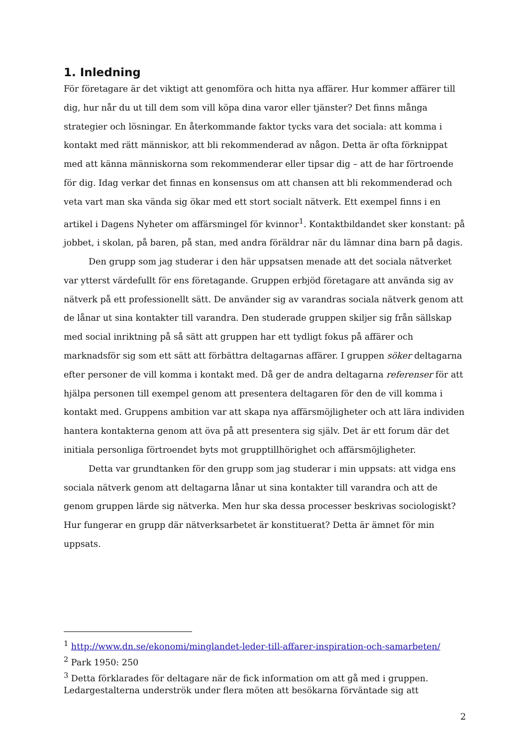1. Inledning
För företagare är det viktigt att genomföra och hitta nya affärer. Hur kommer affärer till dig, hur når du ut till dem som vill köpa dina varor eller tjänster? Det finns många strategier och lösningar. En återkommande faktor tycks vara det sociala: att komma i kontakt med rätt människor, att bli rekommenderad av någon. Detta är ofta förknippat med att känna människorna som rekommenderar eller tipsar dig – att de har förtroende för dig. Idag verkar det finnas en konsensus om att chansen att bli rekommenderad och veta vart man ska vända sig ökar med ett stort socialt nätverk. Ett exempel finns i en artikel i Dagens Nyheter om affärsmingel för kvinnor<sup>1</sup>. Kontaktbildandet sker konstant: på jobbet, i skolan, på baren, på stan, med andra föräldrar när du lämnar dina barn på dagis.
Den grupp som jag studerar i den här uppsatsen menade att det sociala nätverket var ytterst värdefullt för ens företagande. Gruppen erbjöd företagare att använda sig av nätverk på ett professionellt sätt. De använder sig av varandras sociala nätverk genom att de lånar ut sina kontakter till varandra. Den studerade gruppen skiljer sig från sällskap med social inriktning på så sätt att gruppen har ett tydligt fokus på affärer och marknadsför sig som ett sätt att förbättra deltagarnas affärer. I gruppen söker deltagarna efter personer de vill komma i kontakt med. Då ger de andra deltagarna referenser för att hjälpa personen till exempel genom att presentera deltagaren för den de vill komma i kontakt med. Gruppens ambition var att skapa nya affärsmöjligheter och att lära individen hantera kontakterna genom att öva på att presentera sig själv. Det är ett forum där det initiala personliga förtroendet byts mot grupptillhörighet och affärsmöjligheter.
Detta var grundtanken för den grupp som jag studerar i min uppsats: att vidga ens sociala nätverk genom att deltagarna lånar ut sina kontakter till varandra och att de genom gruppen lärde sig nätverka. Men hur ska dessa processer beskrivas sociologiskt? Hur fungerar en grupp där nätverksarbetet är konstituerat? Detta är ämnet för min uppsats.
<sup>1</sup> http://www.dn.se/ekonomi/minglandet-leder-till-affarer-inspiration-och-samarbeten/
<sup>2</sup> Park 1950: 250
<sup>3</sup> Detta förklarades för deltagare när de fick information om att gå med i gruppen. Ledargestalterna underströk under flera möten att besökarna förväntade sig att
2